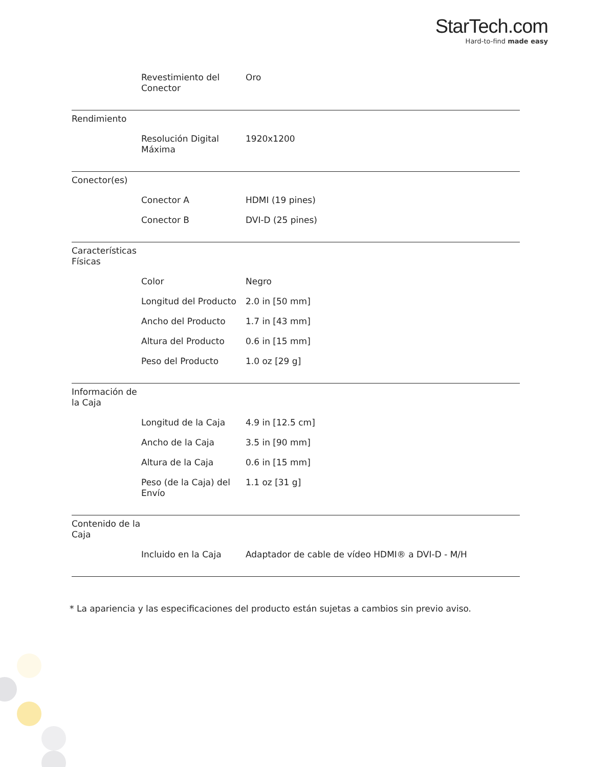StarTech.com
Hard-to-find made easy
| | Revestimiento del Conector | Oro |
| Rendimiento | | |
| | Resolución Digital Máxima | 1920x1200 |
| Conector(es) | | |
| | Conector A | HDMI (19 pines) |
| | Conector B | DVI-D (25 pines) |
| Características Físicas | | |
| | Color | Negro |
| | Longitud del Producto | 2.0 in [50 mm] |
| | Ancho del Producto | 1.7 in [43 mm] |
| | Altura del Producto | 0.6 in [15 mm] |
| | Peso del Producto | 1.0 oz [29 g] |
| Información de la Caja | | |
| | Longitud de la Caja | 4.9 in [12.5 cm] |
| | Ancho de la Caja | 3.5 in [90 mm] |
| | Altura de la Caja | 0.6 in [15 mm] |
| | Peso (de la Caja) del Envío | 1.1 oz [31 g] |
| Contenido de la Caja | | |
| | Incluido en la Caja | Adaptador de cable de vídeo HDMI® a DVI-D - M/H |
* La apariencia y las especificaciones del producto están sujetas a cambios sin previo aviso.